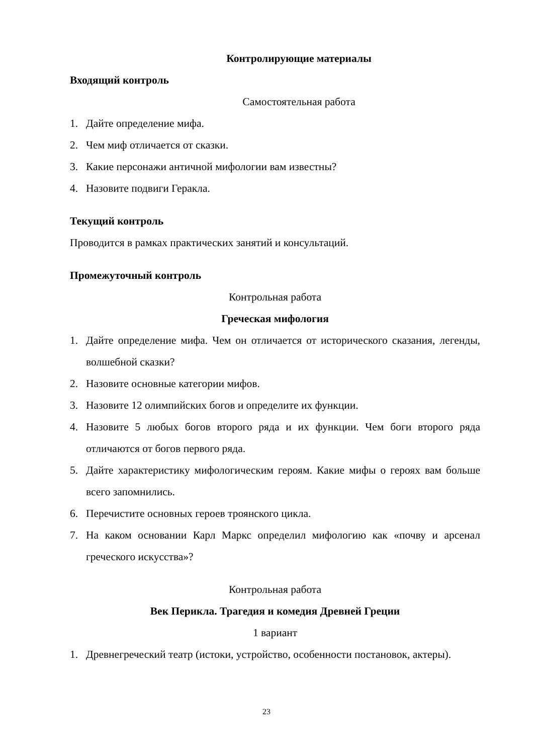Контролирующие материалы
Входящий контроль
Самостоятельная работа
1. Дайте определение мифа.
2. Чем миф отличается от сказки.
3. Какие персонажи античной мифологии вам известны?
4. Назовите подвиги Геракла.
Текущий контроль
Проводится в рамках практических занятий и консультаций.
Промежуточный контроль
Контрольная работа
Греческая мифология
1. Дайте определение мифа. Чем он отличается от исторического сказания, легенды, волшебной сказки?
2. Назовите основные категории мифов.
3. Назовите 12 олимпийских богов и определите их функции.
4. Назовите 5 любых богов второго ряда и их функции. Чем боги второго ряда отличаются от богов первого ряда.
5. Дайте характеристику мифологическим героям. Какие мифы о героях вам больше всего запомнились.
6. Перечистите основных героев троянского цикла.
7. На каком основании Карл Маркс определил мифологию как «почву и арсенал греческого искусства»?
Контрольная работа
Век Перикла. Трагедия и комедия Древней Греции
1 вариант
1. Древнегреческий театр (истоки, устройство, особенности постановок, актеры).
23